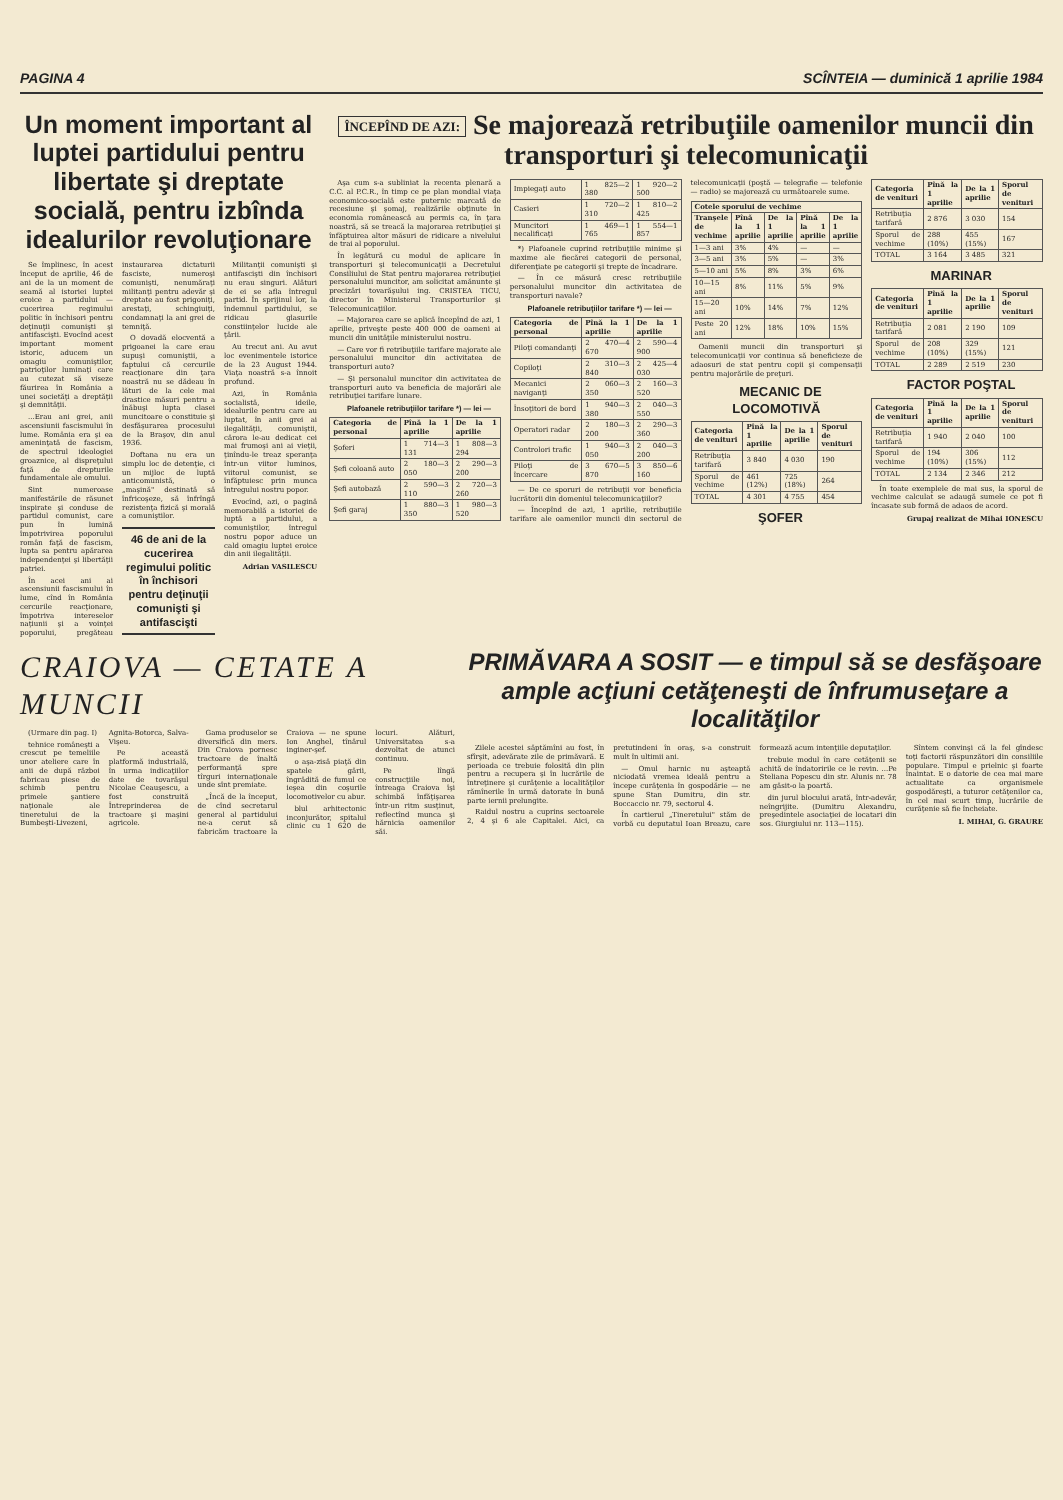PAGINA 4 SCÎNTEIA — duminică 1 aprilie 1984
Un moment important al luptei partidului pentru libertate şi dreptate socială, pentru izbînda idealurilor revoluţionare
Se împlinesc, în acest început de aprilie, 46 de ani de la un moment de seamă al istoriei luptei eroice a partidului — cucerirea regimului politic în închisori pentru deţinuţii comunişti şi antifascişti. Evocînd acest important moment istoric, aducem un omagiu comuniştilor, patrioţilor luminaţi care au cutezat să viseze făurirea în România a unei societăţi a dreptăţii şi demnităţii.
...Erau ani grei, anii ascensiunii fascismului în lume. România era şi ea ameninţată de fascism, de spectrul ideologiei groaznice, al dispreţului faţă de drepturile fundamentale ale omului.
Sint numeroase manifestările de răsunet inspirate şi conduse de partidul comunist, care pun în lumină împotrivirea poporului român faţă de fascism, lupta sa pentru apărarea independenţei şi libertăţii patriei.
În acei ani ai ascensiunii fascismului în lume, cînd în România cercurile reacţionare, împotriva intereselor naţiunii şi a voinţei poporului, pregăteau instaurarea dictaturii fasciste, numeroşi comunişti, nenumăraţi militanţi pentru adevăr şi dreptate au fost prigoniţi, arestaţi, schingiuiţi, condamnaţi la ani grei de temniţă.
O dovadă elocventă a prigoanei la care erau supuşi comuniştii, a faptului că cercurile reacţionare din ţara noastră nu se dădeau în lături de la cele mai drastice măsuri pentru a înăbuşi lupta clasei muncitoare o constituie şi desfăşurarea procesului de la Braşov, din anul 1936.
Doftana nu era un simplu loc de detenţie, ci un mijloc de luptă anticomunistă, o „maşină" destinată să înfricoşeze, să înfrîngă rezistenţa fizică şi morală a comuniştilor.
46 de ani de la cucerirea regimului politic în închisori pentru deţinuţii comunişti şi antifascişti
Militanţii comunişti şi antifascişti din închisori nu erau singuri. Alături de ei se afla întregul partid. În sprijinul lor, la îndemnul partidului, se ridicau glasurile constiinţelor lucide ale ţării.
Au trecut ani. Au avut loc evenimentele istorice de la 23 August 1944. Viaţa noastră s-a înnoit profund.
Azi, în România socialistă, ideile, idealurile pentru care au luptat, în anii grei ai ilegalităţii, comuniştii, cărora le-au dedicat cei mai frumoşi ani ai vieţii, ţinîndu-le treaz speranţa într-un viitor luminos, viitorul comunist, se înfăptuiesc prin munca întregului nostru popor.
Evocînd, azi, o pagină memorabilă a istoriei de luptă a partidului, a comuniştilor, întregul nostru popor aduce un cald omagiu luptei eroice din anii ilegalităţii.
Adrian VASILESCU
ÎNCEPÎND DE AZI: Se majorează retribuţiile oamenilor muncii din transporturi şi telecomunicaţii
Aşa cum s-a subliniat la recenta plenară a C.C. al P.C.R., în timp ce pe plan mondial viaţa economico-socială este puternic marcată de recesiune şi şomaj, realizările obţinute în economia românească au permis ca, în ţara noastră, să se treacă la majorarea retribuţiei şi înfăptuirea altor măsuri de ridicare a nivelului de trai al poporului.
În legătură cu modul de aplicare în transporturi şi telecomunicaţii a Decretului Consiliului de Stat pentru majorarea retribuţiei personalului muncitor, am solicitat amănunte şi precizări tovarăşului ing. CRISTEA TICU, director în Ministerul Transporturilor şi Telecomunicaţiilor.
— Majorarea care se aplică începînd de azi, 1 aprilie, priveşte peste 400 000 de oameni ai muncii din unităţile ministerului nostru.
— Care vor fi retribuţiile tarifare majorate ale personalului muncitor din activitatea de transporturi auto?
— Şi personalul muncitor din activitatea de transporturi auto va beneficia de majorări ale retribuţiei tarifare lunare.
Plafoanele retribuţiilor tarifare *) — lei —
| Categoria de personal | Pînă la 1 aprilie | De la 1 aprilie |
| --- | --- | --- |
| Şoferi | 1 714—3 131 | 1 808—3 294 |
| Şefi coloană auto | 2 180—3 050 | 2 290—3 200 |
| Şefi autobază | 2 590—3 110 | 2 720—3 260 |
| Şefi garaj | 1 880—3 350 | 1 980—3 520 |
| Impiegaţi auto | 1 825—2 380 | 1 920—2 500 |
| Casieri | 1 720—2 310 | 1 810—2 425 |
| Muncitori necalificaţi | 1 469—1 765 | 1 554—1 857 |
*) Plafoanele cuprind retribuţiile minime şi maxime ale fiecărei categorii de personal, diferenţiate pe categorii şi trepte de încadrare.
— În ce măsură cresc retribuţiile personalului muncitor din activitatea de transporturi navale?
Plafoanele retribuţiilor tarifare *) — lei —
| Categoria de personal | Pînă la 1 aprilie | De la 1 aprilie |
| --- | --- | --- |
| Piloţi comandanţi | 2 470—4 670 | 2 590—4 900 |
| Copiloţi | 2 310—3 840 | 2 425—4 030 |
| Mecanici naviganţi | 2 060—3 350 | 2 160—3 520 |
| Însoţitori de bord | 1 940—3 380 | 2 040—3 550 |
| Operatori radar | 2 180—3 200 | 2 290—3 360 |
| Controlori trafic | 1 940—3 050 | 2 040—3 200 |
| Piloţi de încercare | 3 670—5 870 | 3 850—6 160 |
— De ce sporuri de retribuţii vor beneficia lucrătorii din domeniul telecomunicaţiilor?
— Începînd de azi, 1 aprilie, retribuţiile tarifare ale oamenilor muncii din sectorul de telecomunicaţii (poştă — telegrafie — telefonie — radio) se majorează cu următoarele sume.
| Cotele sporului de vechime | | | | |
| --- | --- | --- | --- | --- |
| Tranşele de vechime | Pînă la 1 aprilie | De la 1 aprilie | Pînă la 1 aprilie | De la 1 aprilie |
| 1—3 ani | 3% | 4% | — | — |
| 3—5 ani | 3% | 5% | — | 3% |
| 5—10 ani | 5% | 8% | 3% | 6% |
| 10—15 ani | 8% | 11% | 5% | 9% |
| 15—20 ani | 10% | 14% | 7% | 12% |
| Peste 20 ani | 12% | 18% | 10% | 15% |
Oamenii muncii din transporturi şi telecomunicaţii vor continua să beneficieze de adaosuri de stat pentru copii şi compensaţii pentru majorările de preţuri.
MECANIC DE LOCOMOTIVĂ
| Categoria de venituri | Pînă la 1 aprilie | De la 1 aprilie | Sporul de venituri |
| --- | --- | --- | --- |
| Retribuţia tarifară | 3 840 | 4 030 | 190 |
| Sporul de vechime | 461 (12%) | 725 (18%) | 264 |
| TOTAL | 4 301 | 4 755 | 454 |
ŞOFER
| Categoria de venituri | Pînă la 1 aprilie | De la 1 aprilie | Sporul de venituri |
| --- | --- | --- | --- |
| Retribuţia tarifară | 2 876 | 3 030 | 154 |
| Sporul de vechime | 288 (10%) | 455 (15%) | 167 |
| TOTAL | 3 164 | 3 485 | 321 |
MARINAR
| Categoria de venituri | Pînă la 1 aprilie | De la 1 aprilie | Sporul de venituri |
| --- | --- | --- | --- |
| Retribuţia tarifară | 2 081 | 2 190 | 109 |
| Sporul de vechime | 208 (10%) | 329 (15%) | 121 |
| TOTAL | 2 289 | 2 519 | 230 |
FACTOR POŞTAL
| Categoria de venituri | Pînă la 1 aprilie | De la 1 aprilie | Sporul de venituri |
| --- | --- | --- | --- |
| Retribuţia tarifară | 1 940 | 2 040 | 100 |
| Sporul de vechime | 194 (10%) | 306 (15%) | 112 |
| TOTAL | 2 134 | 2 346 | 212 |
În toate exemplele de mai sus, la sporul de vechime calculat se adaugă sumele ce pot fi încasate sub formă de adaos de acord.
Grupaj realizat de Mihai IONESCU
CRAIOVA — CETATE A MUNCII
(Urmare din pag. I)
tehnice româneşti a crescut pe temeliile unor ateliere care în anii de după război fabricau piese de schimb pentru primele şantiere naţionale ale tineretului de la Bumbeşti-Livezeni, Agnita-Botorca, Salva-Vişeu.
Pe această platformă industrială, în urma indicaţiilor date de tovarăşul Nicolae Ceauşescu, a fost construită Întreprinderea de tractoare şi maşini agricole.
Gama produselor se diversifică din mers. Din Craiova pornesc tractoare de înaltă performanţă spre tîrguri internaţionale unde sînt premiate.
„Încă de la început, de cînd secretarul general al partidului ne-a cerut să fabricăm tractoare la Craiova — ne spune Ion Anghel, tînărul inginer-şef.
o aşa-zisă piaţă din spatele gării, îngrădită de fumul ce ieşea din coşurile locomotivelor cu abur.
blul arhitectonic inconjurător, spitalul clinic cu 1 620 de locuri. Alături, Universitatea s-a dezvoltat de atunci continuu.
Pe lîngă construcţiile noi, întreaga Craiova îşi schimbă înfăţişarea într-un ritm susţinut, reflectînd munca şi hărnicia oamenilor săi.
PRIMĂVARA A SOSIT — e timpul să se desfăşoare ample acţiuni cetăţeneşti de înfrumuseţare a localităţilor
Zilele acestei săptămîni au fost, în sfîrşit, adevărate zile de primăvară. E perioada ce trebuie folosită din plin pentru a recupera şi în lucrările de întreţinere şi curăţenie a localităţilor rămînerile în urmă datorate în bună parte iernii prelungite.
Raidul nostru a cuprins sectoarele 2, 4 şi 6 ale Capitalei. Aici, ca pretutindeni în oraş, s-a construit mult în ultimii ani.
— Omul harnic nu aşteaptă niciodată vremea ideală pentru a începe curăţenia în gospodărie — ne spune Stan Dumitru, din str. Boccaccio nr. 79, sectorul 4.
În cartierul „Tineretului" stăm de vorbă cu deputatul Ioan Breazu, care formează acum intenţiile deputaţilor.
trebuie modul în care cetăţenii se achită de îndatoririle ce le revin. ...Pe Steliana Popescu din str. Alunis nr. 78 am găsit-o la poartă.
din jurul blocului arată, într-adevăr, neîngrijite. (Dumitru Alexandru, preşedintele asociaţiei de locatari din sos. Giurgiului nr. 113—115).
Sîntem convinşi că la fel gîndesc toţi factorii răspunzători din consiliile populare. Timpul e prielnic şi foarte înaintat. E o datorie de cea mai mare actualitate ca organismele gospodăreşti, a tuturor cetăţenilor ca, în cel mai scurt timp, lucrările de curăţenie să fie încheiate.
I. MIHAI, G. GRAURE